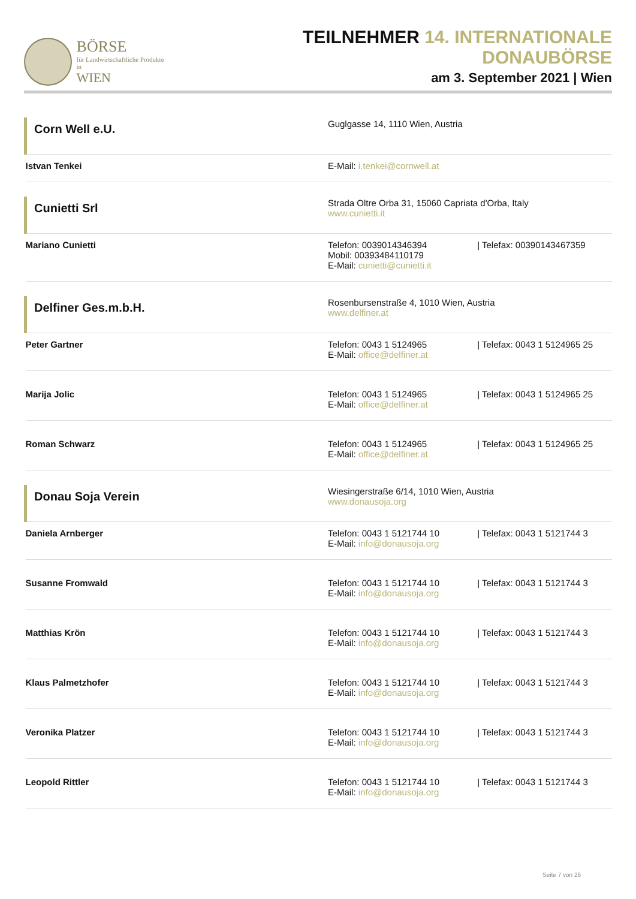BÖRSE
für Landwirtschaftliche Produkte in
WIEN
TEILNEHMER 14. INTERNATIONALE DONAUBÖRSE
am 3. September 2021 | Wien
| Corn Well e.U. | Guglgasse 14, 1110 Wien, Austria |
| Istvan Tenkei | E-Mail: i.tenkei@cornwell.at |
| Cunietti Srl | Strada Oltre Orba 31, 15060 Capriata d'Orba, Italy www.cunietti.it |
| Mariano Cunietti | Telefon: 0039014346394 / Telefax: 00390143467359 Mobil: 00393484110179 E-Mail: cunietti@cunietti.it |
| Delfiner Ges.m.b.H. | Rosenbursenstraße 4, 1010 Wien, Austria www.delfiner.at |
| Peter Gartner | Telefon: 0043 1 5124965 / Telefax: 0043 1 5124965 25 E-Mail: office@delfiner.at |
| Marija Jolic | Telefon: 0043 1 5124965 / Telefax: 0043 1 5124965 25 E-Mail: office@delfiner.at |
| Roman Schwarz | Telefon: 0043 1 5124965 / Telefax: 0043 1 5124965 25 E-Mail: office@delfiner.at |
| Donau Soja Verein | Wiesingerstraße 6/14, 1010 Wien, Austria www.donausoja.org |
| Daniela Arnberger | Telefon: 0043 1 5121744 10 / Telefax: 0043 1 5121744 3 E-Mail: info@donausoja.org |
| Susanne Fromwald | Telefon: 0043 1 5121744 10 / Telefax: 0043 1 5121744 3 E-Mail: info@donausoja.org |
| Matthias Krön | Telefon: 0043 1 5121744 10 / Telefax: 0043 1 5121744 3 E-Mail: info@donausoja.org |
| Klaus Palmetzhofer | Telefon: 0043 1 5121744 10 / Telefax: 0043 1 5121744 3 E-Mail: info@donausoja.org |
| Veronika Platzer | Telefon: 0043 1 5121744 10 / Telefax: 0043 1 5121744 3 E-Mail: info@donausoja.org |
| Leopold Rittler | Telefon: 0043 1 5121744 10 / Telefax: 0043 1 5121744 3 E-Mail: info@donausoja.org |
Seite 7 von 26